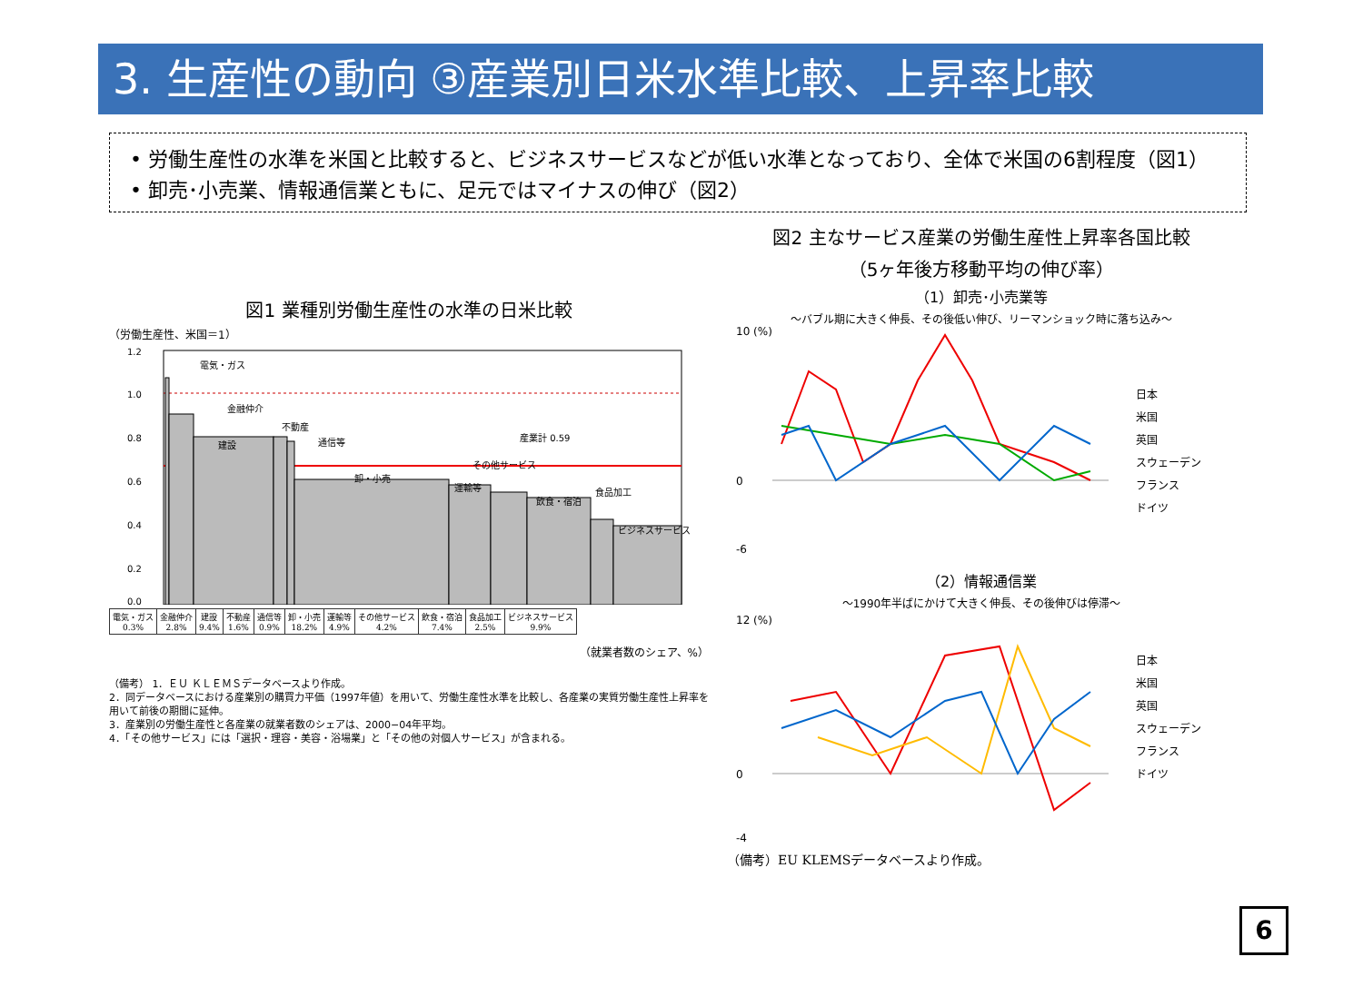3. 生産性の動向 ③産業別日米水準比較、上昇率比較
• 労働生産性の水準を米国と比較すると、ビジネスサービスなどが低い水準となっており、全体で米国の6割程度（図1）
• 卸売･小売業、情報通信業ともに、足元ではマイナスの伸び（図2）
図1 業種別労働生産性の水準の日米比較
（労働生産性、米国＝1）
1.2
1.0
0.8
0.6
0.4
0.2
0.0
電気・ガス
金融仲介
建設
不動産
通信等
卸・小売
運輸等
その他サービス
飲食・宿泊
食品加工
ビジネスサービス
産業計 0.59
| 電気・ガス 0.3% | 金融仲介 2.8% | 建設 9.4% | 不動産 1.6% | 通信等 0.9% | 卸・小売 18.2% | 運輸等 4.9% | その他サービス 4.2% | 飲食・宿泊 7.4% | 食品加工 2.5% | ビジネスサービス 9.9% |
（就業者数のシェア、%）
（備考） 1．ＥＵ ＫＬＥＭＳデータベースより作成。
2．同データベースにおける産業別の購買力平価（1997年値）を用いて、労働生産性水準を比較し、各産業の実質労働生産性上昇率を用いて前後の期間に延伸。
3．産業別の労働生産性と各産業の就業者数のシェアは、2000−04年平均。
4．「その他サービス」には「選択・理容・美容・浴場業」と「その他の対個人サービス」が含まれる。
図2 主なサービス産業の労働生産性上昇率各国比較
（5ヶ年後方移動平均の伸び率）
（1）卸売･小売業等
～バブル期に大きく伸長、その後低い伸び、リーマンショック時に落ち込み～
日本
米国
英国
スウェーデン
フランス
ドイツ
10 (%)
0
-6
（2）情報通信業
～1990年半ばにかけて大きく伸長、その後伸びは停滞～
日本
米国
英国
スウェーデン
フランス
ドイツ
12 (%)
0
-4
（備考）EU KLEMSデータベースより作成。
6